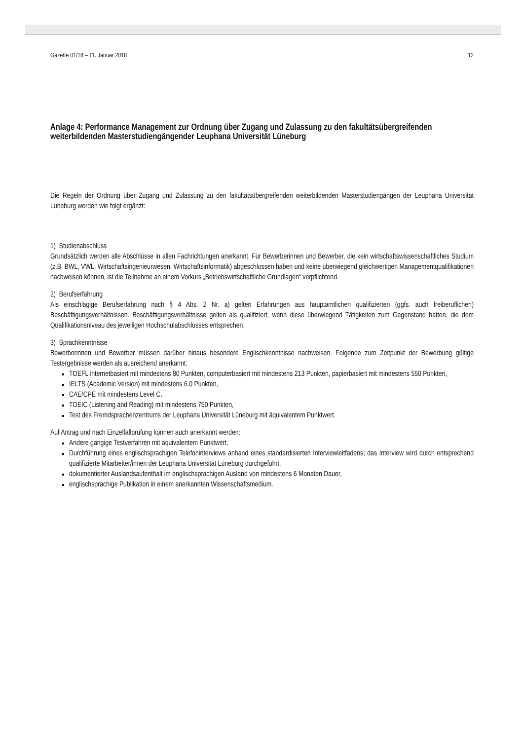Gazette 01/18 – 11. Januar 2018 12
Anlage 4: Performance Management zur Ordnung über Zugang und Zulassung zu den fakul­tätsübergreifenden weiterbildenden Masterstudiengängender Leuphana Universität Lüneburg
Die Regeln der Ordnung über Zugang und Zulassung zu den fakultätsübergreifenden weiterbildenden Masterstudi­engängen der Leuphana Universität Lüneburg werden wie folgt ergänzt:
1) Studienabschluss
Grundsätzlich werden alle Abschlüsse in allen Fachrichtungen anerkannt. Für Bewerberinnen und Bewerber, die kein wirtschaftswissenschaftliches Studium (z.B. BWL, VWL, Wirtschaftsingenieurwesen, Wirtschaftsinformatik) abgeschlossen haben und keine überwiegend gleichwertigen Managementqualifikationen nachweisen können, ist die Teilnahme an einem Vorkurs „Betriebswirtschaftliche Grundlagen“ verpflichtend.
2) Berufserfahrung
Als einschlägige Berufserfahrung nach § 4 Abs. 2 Nr. a) gelten Erfahrungen aus hauptamtlichen qualifizierten (ggfs. auch freiberuflichen) Beschäftigungsverhältnissen. Beschäftigungsverhältnisse gelten als qualifiziert, wenn diese überwiegend Tätigkeiten zum Gegenstand hatten, die dem Qualifikationsniveau des jeweiligen Hoch­schulabschlusses entsprechen.
3) Sprachkenntnisse
Bewerberinnen und Bewerber müssen darüber hinaus besondere Englischkenntnisse nachweisen. Folgende zum Zeitpunkt der Bewerbung gültige Testergebnisse werden als ausreichend anerkannt:
TOEFL internetbasiert mit mindestens 80 Punkten, computerbasiert mit mindestens 213 Punkten, papierba­siert mit mindestens 550 Punkten,
IELTS (Academic Version) mit mindestens 6.0 Punkten,
CAE/CPE mit mindestens Level C,
TOEIC (Listening and Reading) mit mindestens 750 Punkten,
Test des Fremdsprachenzentrums der Leuphana Universität Lüneburg mit äquivalentem Punktwert.
Auf Antrag und nach Einzelfallprüfung können auch anerkannt werden:
Andere gängige Testverfahren mit äquivalentem Punktwert,
Durchführung eines englischsprachigen Telefoninterviews anhand eines standardisierten Interviewleitfadens; das Interview wird durch entsprechend qualifizierte Mitarbeiter/innen der Leuphana Universität Lüneburg durchgeführt,
dokumentierter Auslandsaufenthalt im englischsprachigen Ausland von mindestens 6 Monaten Dauer,
englischsprachige Publikation in einem anerkannten Wissenschaftsmedium.